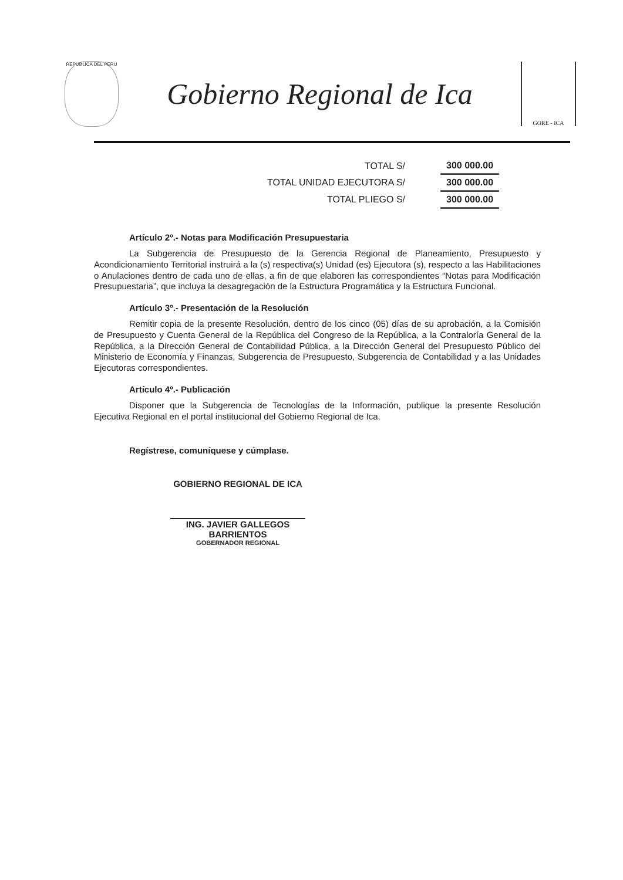REPUBLICA DEL PERU
Gobierno Regional de Ica
GORE - ICA
| TOTAL S/ | 300 000.00 |
| TOTAL UNIDAD EJECUTORA S/ | 300 000.00 |
| TOTAL PLIEGO S/ | 300 000.00 |
Artículo 2º.- Notas para Modificación Presupuestaria
La Subgerencia de Presupuesto de la Gerencia Regional de Planeamiento, Presupuesto y Acondicionamiento Territorial instruirá a la (s) respectiva(s) Unidad (es) Ejecutora (s), respecto a las Habilitaciones o Anulaciones dentro de cada uno de ellas, a fin de que elaboren las correspondientes “Notas para Modificación Presupuestaria”, que incluya la desagregación de la Estructura Programática y la Estructura Funcional.
Artículo 3º.- Presentación de la Resolución
Remitir copia de la presente Resolución, dentro de los cinco (05) días de su aprobación, a la Comisión de Presupuesto y Cuenta General de la República del Congreso de la República, a la Contraloría General de la República, a la Dirección General de Contabilidad Pública, a la Dirección General del Presupuesto Público del Ministerio de Economía y Finanzas, Subgerencia de Presupuesto, Subgerencia de Contabilidad y a las Unidades Ejecutoras correspondientes.
Artículo 4º.- Publicación
Disponer que la Subgerencia de Tecnologías de la Información, publique la presente Resolución Ejecutiva Regional en el portal institucional del Gobierno Regional de Ica.
Regístrese, comuníquese y cúmplase.
GOBIERNO REGIONAL DE ICA
ING. JAVIER GALLEGOS BARRIENTOS
GOBERNADOR REGIONAL